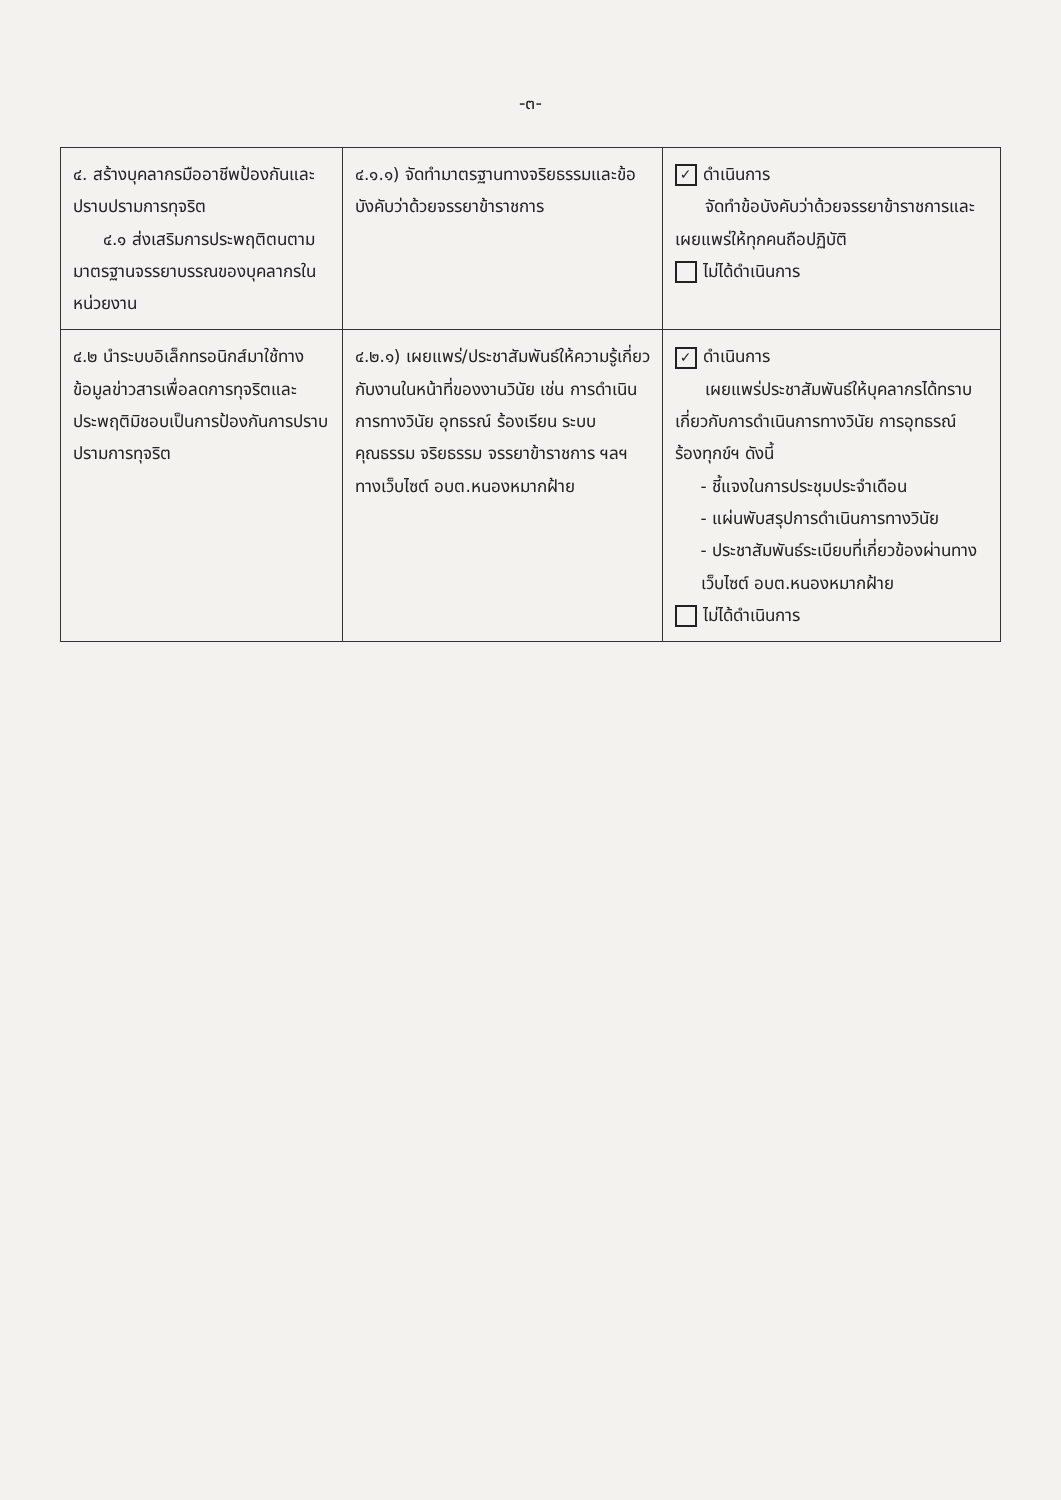-๓-
| ๔. สร้างบุคลากรมืออาชีพป้องกันและปราบปรามการทุจริต ๔.๑ ส่งเสริมการประพฤติตนตามมาตรฐาน จรรยาบรรณของบุคลากรในหน่วยงาน | ๔.๑.๑) จัดทำมาตรฐานทางจริยธรรมและข้อบังคับว่าด้วยจรรยาข้าราชการ | ✓ ดำเนินการ จัดทำข้อบังคับว่าด้วยจรรยาข้าราชการและ เผยแพร่ให้ทุกคนถือปฏิบัติ ไม่ได้ดำเนินการ |
| ๔.๒ นำระบบอิเล็กทรอนิกส์มาใช้ทางข้อมูลข่าวสารเพื่อลดการทุจริตและประพฤติมิชอบเป็นการป้องกันการปราบปรามการทุจริต | ๔.๒.๑) เผยแพร่/ประชาสัมพันธ์ให้ความรู้เกี่ยวกับงานในหน้าที่ของงานวินัย เช่น การดำเนินการทางวินัย อุทธรณ์ ร้องเรียน ระบบคุณธรรม จริยธรรม จรรยาข้าราชการ ฯลฯ ทางเว็บไซต์ อบต.หนองหมากฝ้าย | ✓ ดำเนินการ เผยแพร่ประชาสัมพันธ์ให้บุคลากรได้ทราบ เกี่ยวกับการดำเนินการทางวินัย การอุทธรณ์ ร้องทุกข์ฯ ดังนี้ - ชี้แจงในการประชุมประจำเดือน - แผ่นพับสรุปการดำเนินการทางวินัย - ประชาสัมพันธ์ระเบียบที่เกี่ยวข้องผ่านทางเว็บไซต์ อบต.หนองหมากฝ้าย ไม่ได้ดำเนินการ |